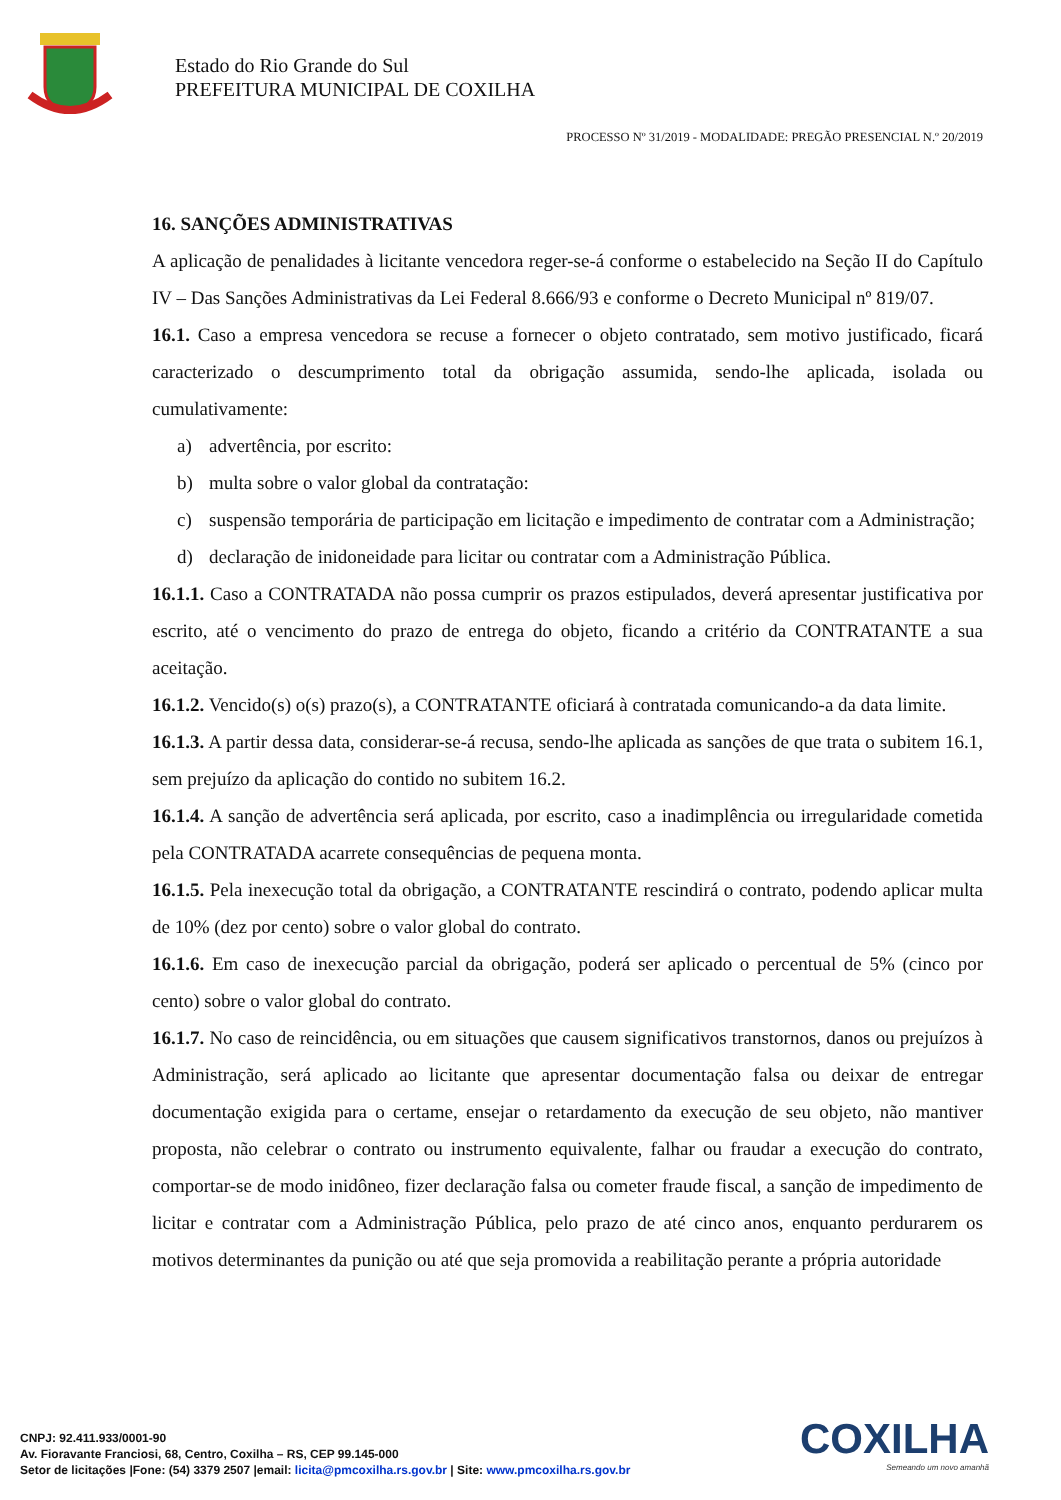Estado do Rio Grande do Sul
PREFEITURA MUNICIPAL DE COXILHA
PROCESSO Nº 31/2019 - MODALIDADE: PREGÃO PRESENCIAL N.º 20/2019
16. SANÇÕES ADMINISTRATIVAS
A aplicação de penalidades à licitante vencedora reger-se-á conforme o estabelecido na Seção II do Capítulo IV – Das Sanções Administrativas da Lei Federal 8.666/93 e conforme o Decreto Municipal nº 819/07.
16.1. Caso a empresa vencedora se recuse a fornecer o objeto contratado, sem motivo justificado, ficará caracterizado o descumprimento total da obrigação assumida, sendo-lhe aplicada, isolada ou cumulativamente:
a) advertência, por escrito:
b) multa sobre o valor global da contratação:
c) suspensão temporária de participação em licitação e impedimento de contratar com a Administração;
d) declaração de inidoneidade para licitar ou contratar com a Administração Pública.
16.1.1. Caso a CONTRATADA não possa cumprir os prazos estipulados, deverá apresentar justificativa por escrito, até o vencimento do prazo de entrega do objeto, ficando a critério da CONTRATANTE a sua aceitação.
16.1.2. Vencido(s) o(s) prazo(s), a CONTRATANTE oficiará à contratada comunicando-a da data limite.
16.1.3. A partir dessa data, considerar-se-á recusa, sendo-lhe aplicada as sanções de que trata o subitem 16.1, sem prejuízo da aplicação do contido no subitem 16.2.
16.1.4. A sanção de advertência será aplicada, por escrito, caso a inadimplência ou irregularidade cometida pela CONTRATADA acarrete consequências de pequena monta.
16.1.5. Pela inexecução total da obrigação, a CONTRATANTE rescindirá o contrato, podendo aplicar multa de 10% (dez por cento) sobre o valor global do contrato.
16.1.6. Em caso de inexecução parcial da obrigação, poderá ser aplicado o percentual de 5% (cinco por cento) sobre o valor global do contrato.
16.1.7. No caso de reincidência, ou em situações que causem significativos transtornos, danos ou prejuízos à Administração, será aplicado ao licitante que apresentar documentação falsa ou deixar de entregar documentação exigida para o certame, ensejar o retardamento da execução de seu objeto, não mantiver proposta, não celebrar o contrato ou instrumento equivalente, falhar ou fraudar a execução do contrato, comportar-se de modo inidôneo, fizer declaração falsa ou cometer fraude fiscal, a sanção de impedimento de licitar e contratar com a Administração Pública, pelo prazo de até cinco anos, enquanto perdurarem os motivos determinantes da punição ou até que seja promovida a reabilitação perante a própria autoridade
CNPJ: 92.411.933/0001-90
Av. Fioravante Franciosi, 68, Centro, Coxilha – RS, CEP 99.145-000
Setor de licitações |Fone: (54) 3379 2507 |email: licita@pmcoxilha.rs.gov.br | Site: www.pmcoxilha.rs.gov.br
COXILHA
Semeando um novo amanhã